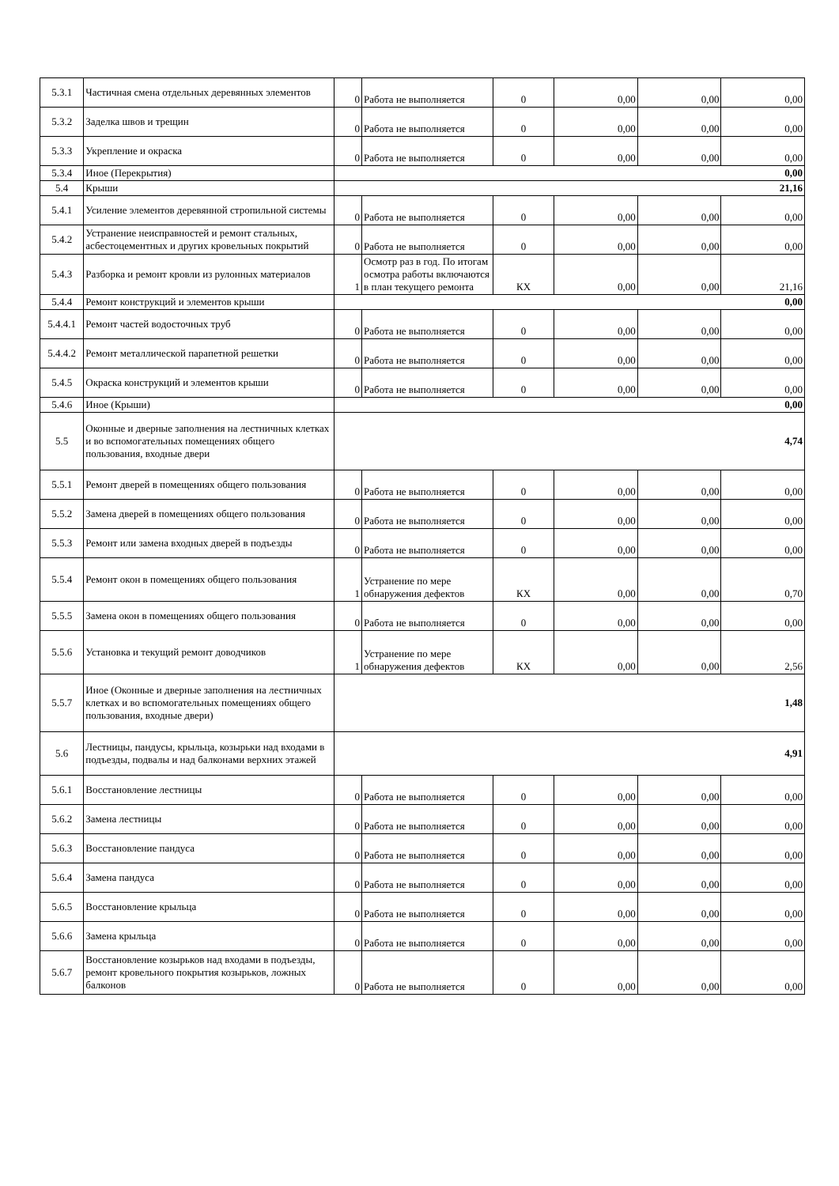| 5.3.1 | Частичная смена отдельных деревянных элементов | 0 | Работа не выполняется | 0 | 0,00 | 0,00 | 0,00 |
| 5.3.2 | Заделка швов и трещин | 0 | Работа не выполняется | 0 | 0,00 | 0,00 | 0,00 |
| 5.3.3 | Укрепление и окраска | 0 | Работа не выполняется | 0 | 0,00 | 0,00 | 0,00 |
| 5.3.4 | Иное (Перекрытия) | 0,00 | | | | | |
| 5.4 | Крыши | 21,16 | | | | | |
| 5.4.1 | Усиление элементов деревянной стропильной системы | 0 | Работа не выполняется | 0 | 0,00 | 0,00 | 0,00 |
| 5.4.2 | Устранение неисправностей и ремонт стальных, асбестоцементных и других кровельных покрытий | 0 | Работа не выполняется | 0 | 0,00 | 0,00 | 0,00 |
| 5.4.3 | Разборка и ремонт кровли из рулонных материалов | 1 | Осмотр раз в год. По итогам осмотра работы включаются в план текущего ремонта | КХ | 0,00 | 0,00 | 21,16 |
| 5.4.4 | Ремонт конструкций и элементов крыши | 0,00 | | | | | |
| 5.4.4.1 | Ремонт частей водосточных труб | 0 | Работа не выполняется | 0 | 0,00 | 0,00 | 0,00 |
| 5.4.4.2 | Ремонт металлической парапетной решетки | 0 | Работа не выполняется | 0 | 0,00 | 0,00 | 0,00 |
| 5.4.5 | Окраска конструкций и элементов крыши | 0 | Работа не выполняется | 0 | 0,00 | 0,00 | 0,00 |
| 5.4.6 | Иное (Крыши) | 0,00 | | | | | |
| 5.5 | Оконные и дверные заполнения на лестничных клетках и во вспомогательных помещениях общего пользования, входные двери | 4,74 | | | | | |
| 5.5.1 | Ремонт дверей в помещениях общего пользования | 0 | Работа не выполняется | 0 | 0,00 | 0,00 | 0,00 |
| 5.5.2 | Замена дверей в помещениях общего пользования | 0 | Работа не выполняется | 0 | 0,00 | 0,00 | 0,00 |
| 5.5.3 | Ремонт или замена входных дверей в подъезды | 0 | Работа не выполняется | 0 | 0,00 | 0,00 | 0,00 |
| 5.5.4 | Ремонт окон в помещениях общего пользования | 1 | Устранение по мере обнаружения дефектов | КХ | 0,00 | 0,00 | 0,70 |
| 5.5.5 | Замена окон в помещениях общего пользования | 0 | Работа не выполняется | 0 | 0,00 | 0,00 | 0,00 |
| 5.5.6 | Установка и текущий ремонт доводчиков | 1 | Устранение по мере обнаружения дефектов | КХ | 0,00 | 0,00 | 2,56 |
| 5.5.7 | Иное (Оконные и дверные заполнения на лестничных клетках и во вспомогательных помещениях общего пользования, входные двери) | 1,48 | | | | | |
| 5.6 | Лестницы, пандусы, крыльца, козырьки над входами в подъезды, подвалы и над балконами верхних этажей | 4,91 | | | | | |
| 5.6.1 | Восстановление лестницы | 0 | Работа не выполняется | 0 | 0,00 | 0,00 | 0,00 |
| 5.6.2 | Замена лестницы | 0 | Работа не выполняется | 0 | 0,00 | 0,00 | 0,00 |
| 5.6.3 | Восстановление пандуса | 0 | Работа не выполняется | 0 | 0,00 | 0,00 | 0,00 |
| 5.6.4 | Замена пандуса | 0 | Работа не выполняется | 0 | 0,00 | 0,00 | 0,00 |
| 5.6.5 | Восстановление крыльца | 0 | Работа не выполняется | 0 | 0,00 | 0,00 | 0,00 |
| 5.6.6 | Замена крыльца | 0 | Работа не выполняется | 0 | 0,00 | 0,00 | 0,00 |
| 5.6.7 | Восстановление козырьков над входами в подъезды, ремонт кровельного покрытия козырьков, ложных балконов | 0 | Работа не выполняется | 0 | 0,00 | 0,00 | 0,00 |